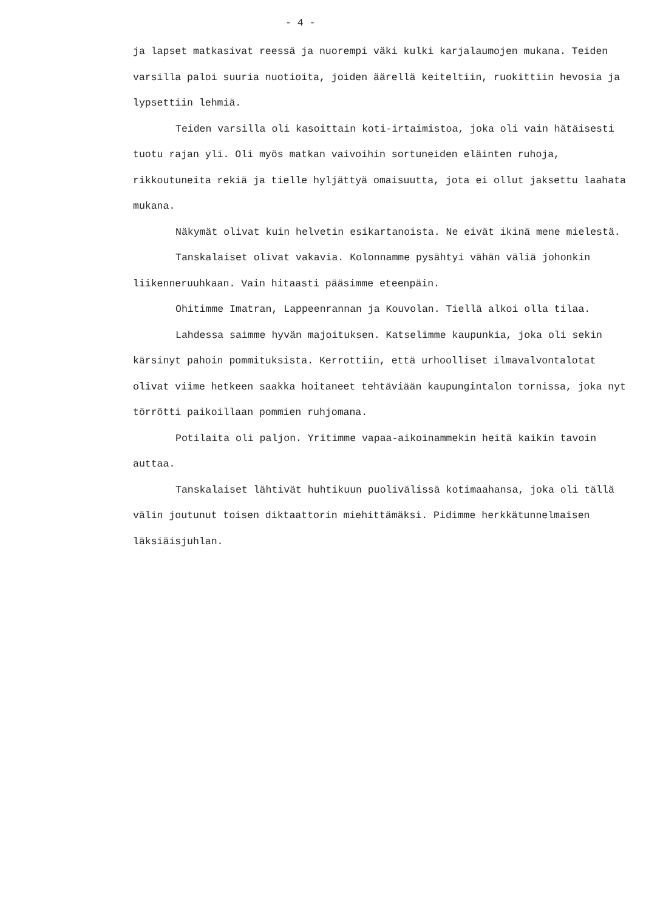- 4 -
ja lapset matkasivat reessä ja nuorempi väki kulki karjalaumojen mukana. Teiden varsilla paloi suuria nuotioita, joiden äärellä keiteltiin, ruokittiin hevosia ja lypsettiin lehmiä.
Teiden varsilla oli kasoittain koti-irtaimistoa, joka oli vain hätäisesti tuotu rajan yli. Oli myös matkan vaivoihin sortuneiden eläinten ruhoja, rikkoutuneita rekiä ja tielle hyljättyä omaisuutta, jota ei ollut jaksettu laahata mukana.
Näkymät olivat kuin helvetin esikartanoista. Ne eivät ikinä mene mielestä.
Tanskalaiset olivat vakavia. Kolonnamme pysähtyi vähän väliä johonkin liikenneruuhkaan. Vain hitaasti pääsimme eteenpäin.
Ohitimme Imatran, Lappeenrannan ja Kouvolan. Tiellä alkoi olla tilaa.
Lahdessa saimme hyvän majoituksen. Katselimme kaupunkia, joka oli sekin kärsinyt pahoin pommituksista. Kerrottiin, että urhoolliset ilmavalvontalotat olivat viime hetkeen saakka hoitaneet tehtäviään kaupungintalon tornissa, joka nyt törrötti paikoillaan pommien ruhjomana.
Potilaita oli paljon. Yritimme vapaa-aikoinammekin heitä kaikin tavoin auttaa.
Tanskalaiset lähtivät huhtikuun puolivälissä kotimaahansa, joka oli tällä välin joutunut toisen diktaattorin miehittämäksi. Pidimme herkkätunnelmaisen läksiäisjuhlan.